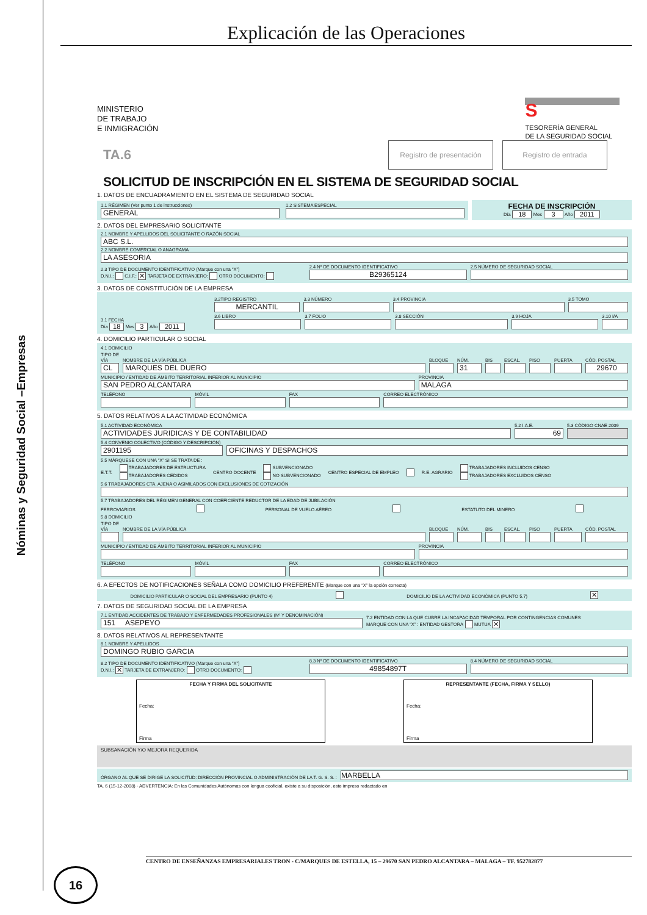Nóminas y Seguridad Social –Empresas
Explicación de las Operaciones
MINISTERIO
DE TRABAJO
E INMIGRACIÓN
STESORERÍA GENERAL
DE LA SEGURIDAD SOCIAL
TA.6
Registro de presentación
Registro de entrada
SOLICITUD DE INSCRIPCIÓN EN EL SISTEMA DE SEGURIDAD SOCIAL
1. DATOS DE ENCUADRAMIENTO EN EL SISTEMA DE SEGURIDAD SOCIAL
1.1 RÉGIMEN (Ver punto 1 de instrucciones)
GENERAL
1.2 SISTEMA ESPECIAL
FECHA DE INSCRIPCIÓN
Día 18 Mes 3 Año 2011
2. DATOS DEL EMPRESARIO SOLICITANTE
2.1 NOMBRE Y APELLIDOS DEL SOLICITANTE O RAZÓN SOCIAL
ABC S.L.
2.2 NOMBRE COMERCIAL O ANAGRAMA
LA ASESORIA
2.3 TIPO DE DOCUMENTO IDENTIFICATIVO (Marque con una “X”)
D.N.I.: C.I.F.: ✕ TARJETA DE EXTRANJERO: OTRO DOCUMENTO:
2.4 Nº DE DOCUMENTO IDENTIFICATIVO
B29365124
2.5 NÚMERO DE SEGURIDAD SOCIAL
3. DATOS DE CONSTITUCIÓN DE LA EMPRESA
3.1 FECHA
Día 18 Mes 3 Año 2011
3.2TIPO REGISTRO
MERCANTIL
3.3 NÚMERO
3.4 PROVINCIA
3.5 TOMO
3.6 LIBRO
3.7 FOLIO
3.8 SECCIÓN
3.9 HOJA
3.10 I/A
4. DOMICILIO PARTICULAR O SOCIAL
4.1 DOMICILIO
TIPO DE VÍA
CL
NOMBRE DE LA VÍA PÚBLICA
MARQUES DEL DUERO
BLOQUE
NÚM.
31
BIS
ESCAL.
PISO
PUERTA
CÓD. POSTAL
29670
MUNICIPIO / ENTIDAD DE ÁMBITO TERRITORIAL INFERIOR AL MUNICIPIO
SAN PEDRO ALCANTARA
PROVINCIA
MALAGA
TELÉFONO
MÓVIL
FAX
CORREO ELECTRÓNICO
5. DATOS RELATIVOS A LA ACTIVIDAD ECONÓMICA
5.1 ACTIVIDAD ECONÓMICA
ACTIVIDADES JURIDICAS Y DE CONTABILIDAD
5.2 I.A.E.
69
5.3 CÓDIGO CNAE 2009
5.4 CONVENIO COLECTIVO (CÓDIGO Y DESCRIPCIÓN)
2901195
OFICINAS Y DESPACHOS
5.5 MÁRQUESE CON UNA “X” SI SE TRATA DE :
E.T.T. TRABAJADORES DE ESTRUCTURA
TRABAJADORES CEDIDOS CENTRO DOCENTE SUBVENCIONADO
NO SUBVENCIONADO CENTRO ESPECIAL DE EMPLEO R.E. AGRARIO TRABAJADORES INCLUIDOS CENSO
TRABAJADORES EXCLUIDOS CENSO
5.6 TRABAJADORES CTA. AJENA O ASIMILADOS CON EXCLUSIONES DE COTIZACIÓN
5.7 TRABAJADORES DEL RÉGIMEN GENERAL CON COEFICIENTE REDUCTOR DE LA EDAD DE JUBILACIÓN
FERROVIARIOS PERSONAL DE VUELO AÉREO ESTATUTO DEL MINERO
5.8 DOMICILIO
TIPO DE VÍA
NOMBRE DE LA VÍA PÚBLICA
BLOQUE
NÚM.
BIS
ESCAL.
PISO
PUERTA
CÓD. POSTAL
MUNICIPIO / ENTIDAD DE ÁMBITO TERRITORIAL INFERIOR AL MUNICIPIO
PROVINCIA
TELÉFONO
MÓVIL
FAX
CORREO ELECTRÓNICO
6. A EFECTOS DE NOTIFICACIONES SEÑALA COMO DOMICILIO PREFERENTE (Marque con una “X” la opción correcta)
DOMICILIO PARTICULAR O SOCIAL DEL EMPRESARIO (PUNTO 4) DOMICILIO DE LA ACTIVIDAD ECONÓMICA (PUNTO 5.7) ✕
7. DATOS DE SEGURIDAD SOCIAL DE LA EMPRESA
7.1 ENTIDAD ACCIDENTES DE TRABAJO Y ENFERMEDADES PROFESIONALES (Nº Y DENOMINACIÓN)
151 ASEPEYO
7.2 ENTIDAD CON LA QUE CUBRE LA INCAPACIDAD TEMPORAL POR CONTINGENCIAS COMUNES
MARQUE CON UNA “X” : ENTIDAD GESTORA MUTUA ✕
8. DATOS RELATIVOS AL REPRESENTANTE
8.1 NOMBRE Y APELLIDOS
DOMINGO RUBIO GARCIA
8.2 TIPO DE DOCUMENTO IDENTIFICATIVO (Marque con una “X”)
D.N.I.: ✕ TARJETA DE EXTRANJERO: OTRO DOCUMENTO:
8.3 Nº DE DOCUMENTO IDENTIFICATIVO
49854897T
8.4 NÚMERO DE SEGURIDAD SOCIAL
FECHA Y FIRMA DEL SOLICITANTE
Fecha:
Firma
REPRESENTANTE (FECHA, FIRMA Y SELLO)
Fecha:
Firma
SUBSANACIÓN Y/O MEJORA REQUERIDA
ÓRGANO AL QUE SE DIRIGE LA SOLICITUD: DIRECCIÓN PROVINCIAL O ADMINISTRACIÓN DE LA T. G. S. S. : MARBELLA
TA. 6 (15-12-2008) · ADVERTENCIA: En las Comunidades Autónomas con lengua cooficial, existe a su disposición, este impreso redactado en
CENTRO DE ENSEÑANZAS EMPRESARIALES TRON - C/MARQUES DE ESTELLA, 15 – 29670 SAN PEDRO ALCANTARA – MALAGA – TF. 952782877
16